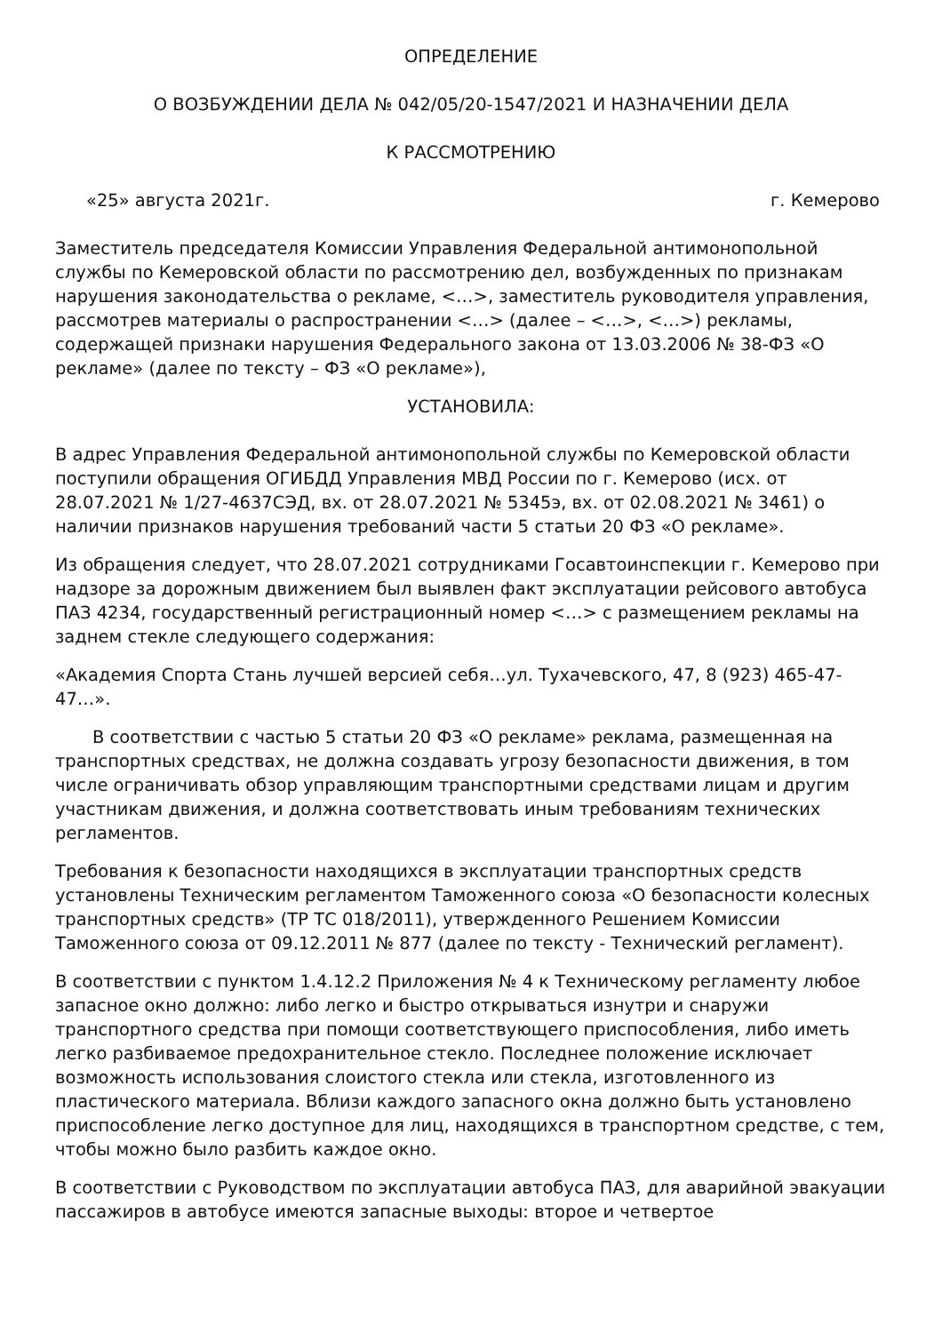ОПРЕДЕЛЕНИЕ
О ВОЗБУЖДЕНИИ ДЕЛА № 042/05/20-1547/2021 И НАЗНАЧЕНИИ ДЕЛА
К РАССМОТРЕНИЮ
«25» августа 2021г. г. Кемерово
Заместитель председателя Комиссии Управления Федеральной антимонопольной службы по Кемеровской области по рассмотрению дел, возбужденных по признакам нарушения законодательства о рекламе, <…>, заместитель руководителя управления, рассмотрев материалы о распространении <…> (далее – <…>, <…>) рекламы, содержащей признаки нарушения Федерального закона от 13.03.2006 № 38-ФЗ «О рекламе» (далее по тексту – ФЗ «О рекламе»),
УСТАНОВИЛА:
В адрес Управления Федеральной антимонопольной службы по Кемеровской области поступили обращения ОГИБДД Управления МВД России по г. Кемерово (исх. от 28.07.2021 № 1/27-4637СЭД, вх. от 28.07.2021 № 5345э, вх. от 02.08.2021 № 3461) о наличии признаков нарушения требований части 5 статьи 20 ФЗ «О рекламе».
Из обращения следует, что 28.07.2021 сотрудниками Госавтоинспекции г. Кемерово при надзоре за дорожным движением был выявлен факт эксплуатации рейсового автобуса ПАЗ 4234, государственный регистрационный номер <…> с размещением рекламы на заднем стекле следующего содержания:
«Академия Спорта Стань лучшей версией себя…ул. Тухачевского, 47, 8 (923) 465-47-47…».
В соответствии с частью 5 статьи 20 ФЗ «О рекламе» реклама, размещенная на транспортных средствах, не должна создавать угрозу безопасности движения, в том числе ограничивать обзор управляющим транспортными средствами лицам и другим участникам движения, и должна соответствовать иным требованиям технических регламентов.
Требования к безопасности находящихся в эксплуатации транспортных средств установлены Техническим регламентом Таможенного союза «О безопасности колесных транспортных средств» (ТР ТС 018/2011), утвержденного Решением Комиссии Таможенного союза от 09.12.2011 № 877 (далее по тексту - Технический регламент).
В соответствии с пунктом 1.4.12.2 Приложения № 4 к Техническому регламенту любое запасное окно должно: либо легко и быстро открываться изнутри и снаружи транспортного средства при помощи соответствующего приспособления, либо иметь легко разбиваемое предохранительное стекло. Последнее положение исключает возможность использования слоистого стекла или стекла, изготовленного из пластического материала. Вблизи каждого запасного окна должно быть установлено приспособление легко доступное для лиц, находящихся в транспортном средстве, с тем, чтобы можно было разбить каждое окно.
В соответствии с Руководством по эксплуатации автобуса ПАЗ, для аварийной эвакуации пассажиров в автобусе имеются запасные выходы: второе и четвертое